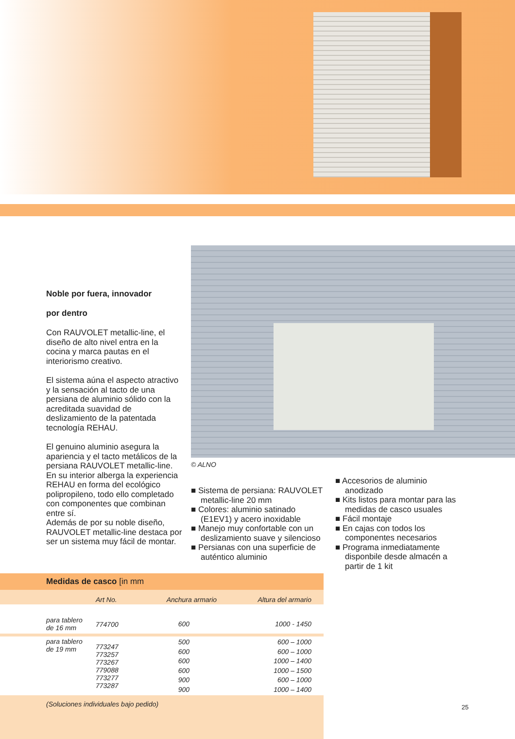Noble por fuera, innovador
por dentro
Con RAUVOLET metallic-line, el diseño de alto nivel entra en la cocina y marca pautas en el interiorismo creativo.
El sistema aúna el aspecto atractivo y la sensación al tacto de una persiana de aluminio sólido con la acreditada suavidad de deslizamiento de la patentada tecnología REHAU.
El genuino aluminio asegura la apariencia y el tacto metálicos de la persiana RAUVOLET metallic-line. En su interior alberga la experiencia REHAU en forma del ecológico polipropileno, todo ello completado con componentes que combinan entre sí.
Además de por su noble diseño, RAUVOLET metallic-line destaca por ser un sistema muy fácil de montar.
© ALNO
■ Sistema de persiana: RAUVOLET metallic-line 20 mm
■ Colores: aluminio satinado (E1EV1) y acero inoxidable
■ Manejo muy confortable con un deslizamiento suave y silencioso
■ Persianas con una superficie de auténtico aluminio
■ Accesorios de aluminio anodizado
■ Kits listos para montar para las medidas de casco usuales
■ Fácil montaje
■ En cajas con todos los componentes necesarios
■ Programa inmediatamente disponbile desde almacén a partir de 1 kit
| Medidas de casco [in mm | | | |
| | Art No. | Anchura armario | Altura del armario |
| para tablero de 16 mm | 774700 | 600 | 1000 - 1450 |
| para tablero de 19 mm | 773247 773257 773267 779088 773277 773287 | 500 600 600 600 900 900 | 600 – 1000 600 – 1000 1000 – 1400 1000 – 1500 600 – 1000 1000 – 1400 |
| (Soluciones individuales bajo pedido) | | | |
25